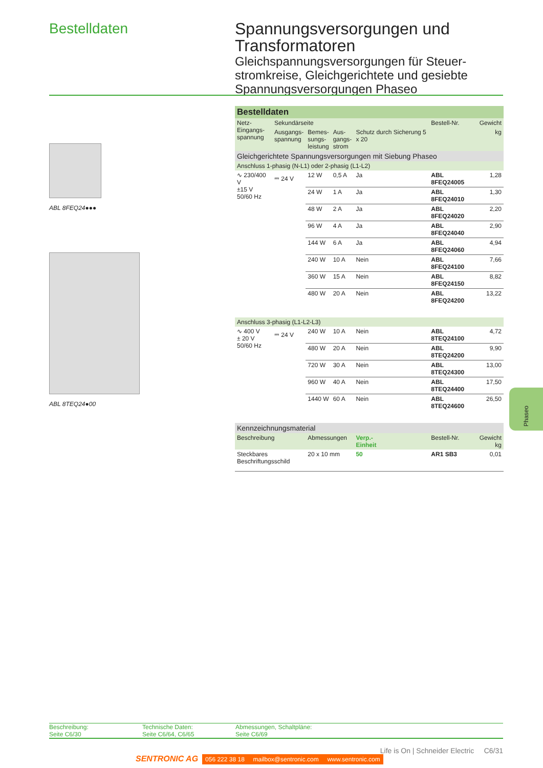Bestelldaten
Spannungsversorgungen und Transformatoren
Gleichspannungsversorgungen für Steuer-stromkreise, Gleichgerichtete und gesiebte Spannungsversorgungen Phaseo
ABL 8FEQ24●●●
ABL 8TEQ24●00
| Bestelldaten | | | | | | |
| Netz- Eingangs- spannung | Sekundärseite | | | | Bestell-Nr. | Gewicht |
| | Ausgangs- spannung | Bemes- sungs- leistung | Aus- gangs- strom | Schutz durch Sicherung 5 x 20 | | kg |
| Gleichgerichtete Spannungsversorgungen mit Siebung Phaseo | | | | | | |
| Anschluss 1-phasig (N-L1) oder 2-phasig (L1-L2) | | | | | | |
| ∿ 230/400 V ±15 V 50/60 Hz | ⎓ 24 V | 12 W | 0,5 A | Ja | ABL 8FEQ24005 | 1,28 |
| | | 24 W | 1 A | Ja | ABL 8FEQ24010 | 1,30 |
| | | 48 W | 2 A | Ja | ABL 8FEQ24020 | 2,20 |
| | | 96 W | 4 A | Ja | ABL 8FEQ24040 | 2,90 |
| | | 144 W | 6 A | Ja | ABL 8FEQ24060 | 4,94 |
| | | 240 W | 10 A | Nein | ABL 8FEQ24100 | 7,66 |
| | | 360 W | 15 A | Nein | ABL 8FEQ24150 | 8,82 |
| | | 480 W | 20 A | Nein | ABL 8FEQ24200 | 13,22 |
| Anschluss 3-phasig (L1-L2-L3) | | | | | | |
| ∿ 400 V ± 20 V 50/60 Hz | ⎓ 24 V | 240 W | 10 A | Nein | ABL 8TEQ24100 | 4,72 |
| | | 480 W | 20 A | Nein | ABL 8TEQ24200 | 9,90 |
| | | 720 W | 30 A | Nein | ABL 8TEQ24300 | 13,00 |
| | | 960 W | 40 A | Nein | ABL 8TEQ24400 | 17,50 |
| | | 1440 W | 60 A | Nein | ABL 8TEQ24600 | 26,50 |
| Kennzeichnungsmaterial | | | | | | |
| Beschreibung | | Abmessungen | | Verp.- Einheit | Bestell-Nr. | Gewicht kg |
| Steckbares Beschriftungsschild | | 20 x 10 mm | | 50 | AR1 SB3 | 0,01 |
Phaseo
Beschreibung:
Seite C6/30
Technische Daten:
Seite C6/64, C6/65
Abmessungen, Schaltpläne:
Seite C6/69
Life is On | Schneider Electric C6/31
SENTRONIC AG 056 222 38 18 mailbox@sentronic.com www.sentronic.com